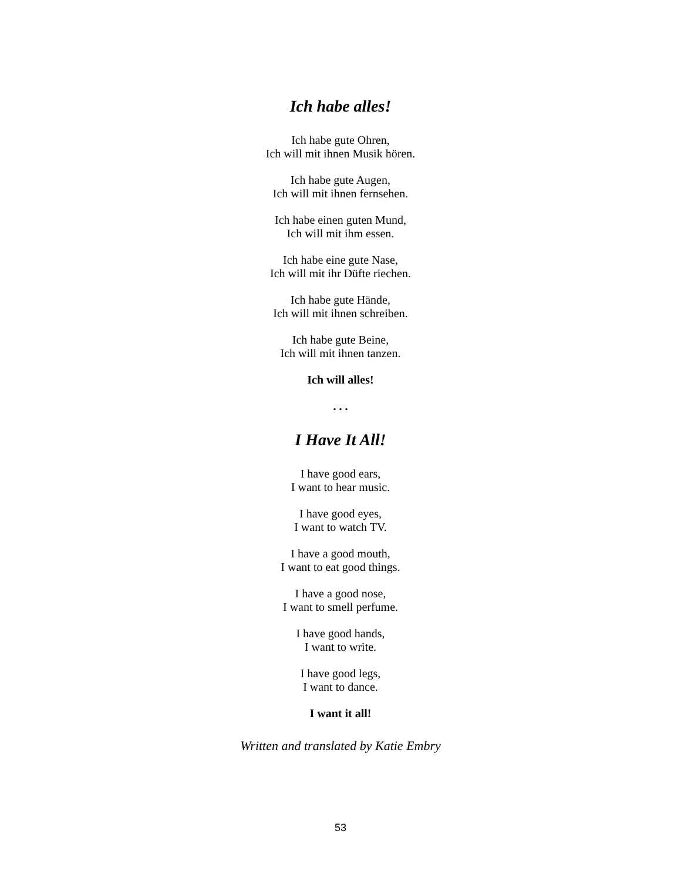Ich habe alles!
Ich habe gute Ohren,
Ich will mit ihnen Musik hören.
Ich habe gute Augen,
Ich will mit ihnen fernsehen.
Ich habe einen guten Mund,
Ich will mit ihm essen.
Ich habe eine gute Nase,
Ich will mit ihr Düfte riechen.
Ich habe gute Hände,
Ich will mit ihnen schreiben.
Ich habe gute Beine,
Ich will mit ihnen tanzen.
Ich will alles!
. . .
I Have It All!
I have good ears,
I want to hear music.
I have good eyes,
I want to watch TV.
I have a good mouth,
I want to eat good things.
I have a good nose,
I want to smell perfume.
I have good hands,
I want to write.
I have good legs,
I want to dance.
I want it all!
Written and translated by Katie Embry
53